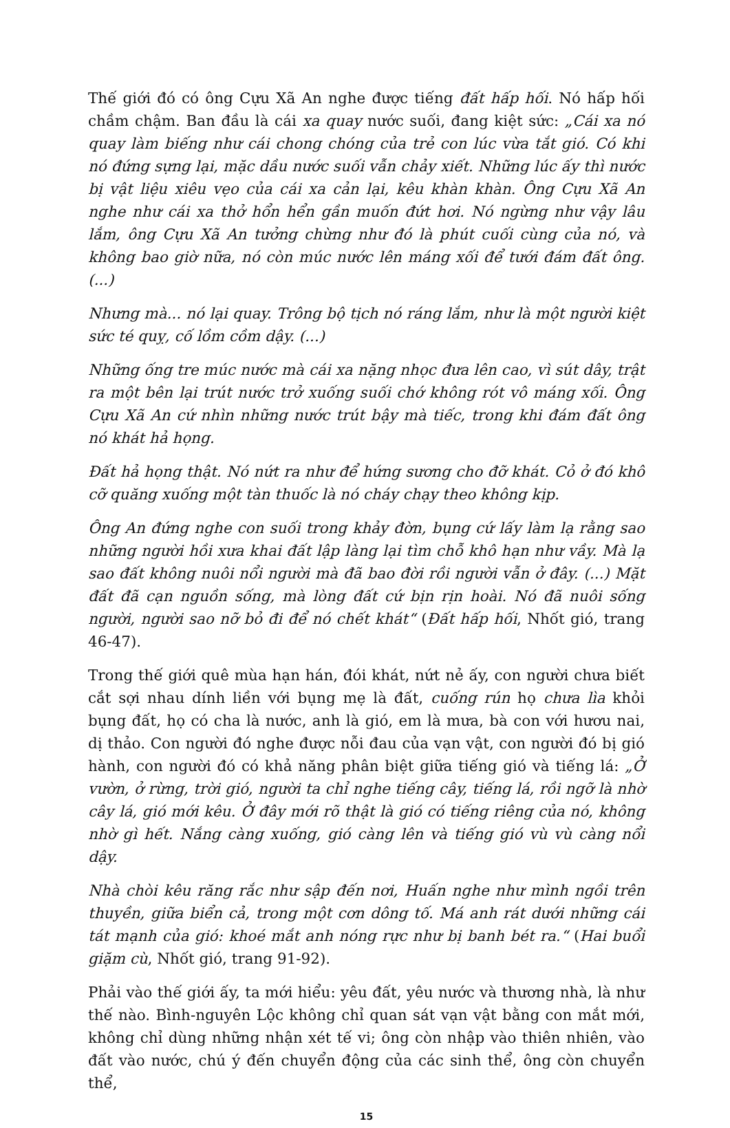Thế giới đó có ông Cựu Xã An nghe được tiếng đất hấp hối. Nó hấp hối chầm chậm. Ban đầu là cái xa quay nước suối, đang kiệt sức: „Cái xa nó quay làm biếng như cái chong chóng của trẻ con lúc vừa tắt gió. Có khi nó đứng sựng lại, mặc dầu nước suối vẫn chảy xiết. Những lúc ấy thì nước bị vật liệu xiêu vẹo của cái xa cản lại, kêu khàn khàn. Ông Cựu Xã An nghe như cái xa thở hổn hển gần muốn đứt hơi. Nó ngừng như vậy lâu lắm, ông Cựu Xã An tưởng chừng như đó là phút cuối cùng của nó, và không bao giờ nữa, nó còn múc nước lên máng xối để tưới đám đất ông.(...)
Nhưng mà... nó lại quay. Trông bộ tịch nó ráng lắm, như là một người kiệt sức té quỵ, cố lồm cồm dậy. (...)
Những ống tre múc nước mà cái xa nặng nhọc đưa lên cao, vì sút dây, trật ra một bên lại trút nước trở xuống suối chớ không rót vô máng xối. Ông Cựu Xã An cứ nhìn những nước trút bậy mà tiếc, trong khi đám đất ông nó khát hả họng.
Đất hả họng thật. Nó nứt ra như để hứng sương cho đỡ khát. Cỏ ở đó khô cỡ quăng xuống một tàn thuốc là nó cháy chạy theo không kịp.
Ông An đứng nghe con suối trong khảy đờn, bụng cứ lấy làm lạ rằng sao những người hồi xưa khai đất lập làng lại tìm chỗ khô hạn như vầy. Mà lạ sao đất không nuôi nổi người mà đã bao đời rồi người vẫn ở đây. (...) Mặt đất đã cạn nguồn sống, mà lòng đất cứ bịn rịn hoài. Nó đã nuôi sống người, người sao nỡ bỏ đi để nó chết khát“ (Đất hấp hối, Nhốt gió, trang 46-47).
Trong thế giới quê mùa hạn hán, đói khát, nứt nẻ ấy, con người chưa biết cắt sợi nhau dính liền với bụng mẹ là đất, cuống rún họ chưa lìa khỏi bụng đất, họ có cha là nước, anh là gió, em là mưa, bà con với hươu nai, dị thảo. Con người đó nghe được nỗi đau của vạn vật, con người đó bị gió hành, con người đó có khả năng phân biệt giữa tiếng gió và tiếng lá: „Ở vườn, ở rừng, trời gió, người ta chỉ nghe tiếng cây, tiếng lá, rồi ngỡ là nhờ cây lá, gió mới kêu. Ở đây mới rõ thật là gió có tiếng riêng của nó, không nhờ gì hết. Nắng càng xuống, gió càng lên và tiếng gió vù vù càng nổi dậy.
Nhà chòi kêu răng rắc như sập đến nơi, Huấn nghe như mình ngồi trên thuyền, giữa biển cả, trong một cơn dông tố. Má anh rát dưới những cái tát mạnh của gió: khoé mắt anh nóng rực như bị banh bét ra.“ (Hai buổi giặm cù, Nhốt gió, trang 91-92).
Phải vào thế giới ấy, ta mới hiểu: yêu đất, yêu nước và thương nhà, là như thế nào. Bình-nguyên Lộc không chỉ quan sát vạn vật bằng con mắt mới, không chỉ dùng những nhận xét tế vi; ông còn nhập vào thiên nhiên, vào đất vào nước, chú ý đến chuyển động của các sinh thể, ông còn chuyển thể,
15